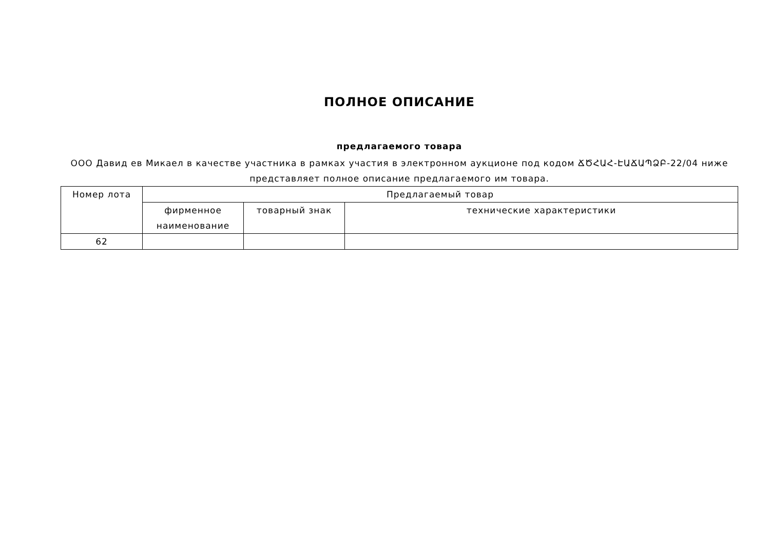ПОЛНОЕ ОПИСАНИЕ
предлагаемого товара
ООО Давид ев Микаел в качестве участника в рамках участия в электронном аукционе под кодом ՃԾՀԱՀ-ԷԱՃԱՊՁԲ-22/04 ниже представляет полное описание предлагаемого им товара.
| Номер лота | Предлагаемый товар | | |
| --- | --- | --- | --- |
| | фирменное наименование | товарный знак | технические характеристики |
| 62 | | | |